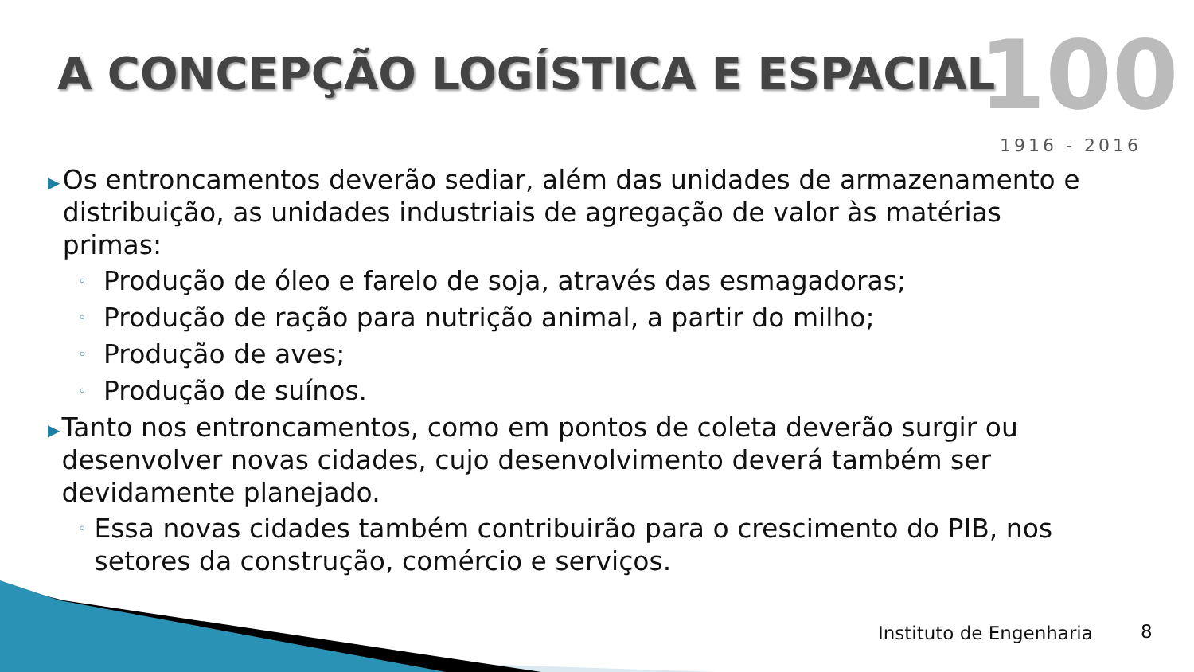A CONCEPÇÃO LOGÍSTICA E ESPACIAL
100
1916 - 2016
▶ Os entroncamentos deverão sediar, além das unidades de armazenamento e distribuição, as unidades industriais de agregação de valor às matérias primas:
◦ Produção de óleo e farelo de soja, através das esmagadoras;
◦ Produção de ração para nutrição animal, a partir do milho;
◦ Produção de aves;
◦ Produção de suínos.
▶ Tanto nos entroncamentos, como em pontos de coleta deverão surgir ou desenvolver novas cidades, cujo desenvolvimento deverá também ser devidamente planejado.
◦ Essa novas cidades também contribuirão para o crescimento do PIB, nos setores da construção, comércio e serviços.
Instituto de Engenharia 8